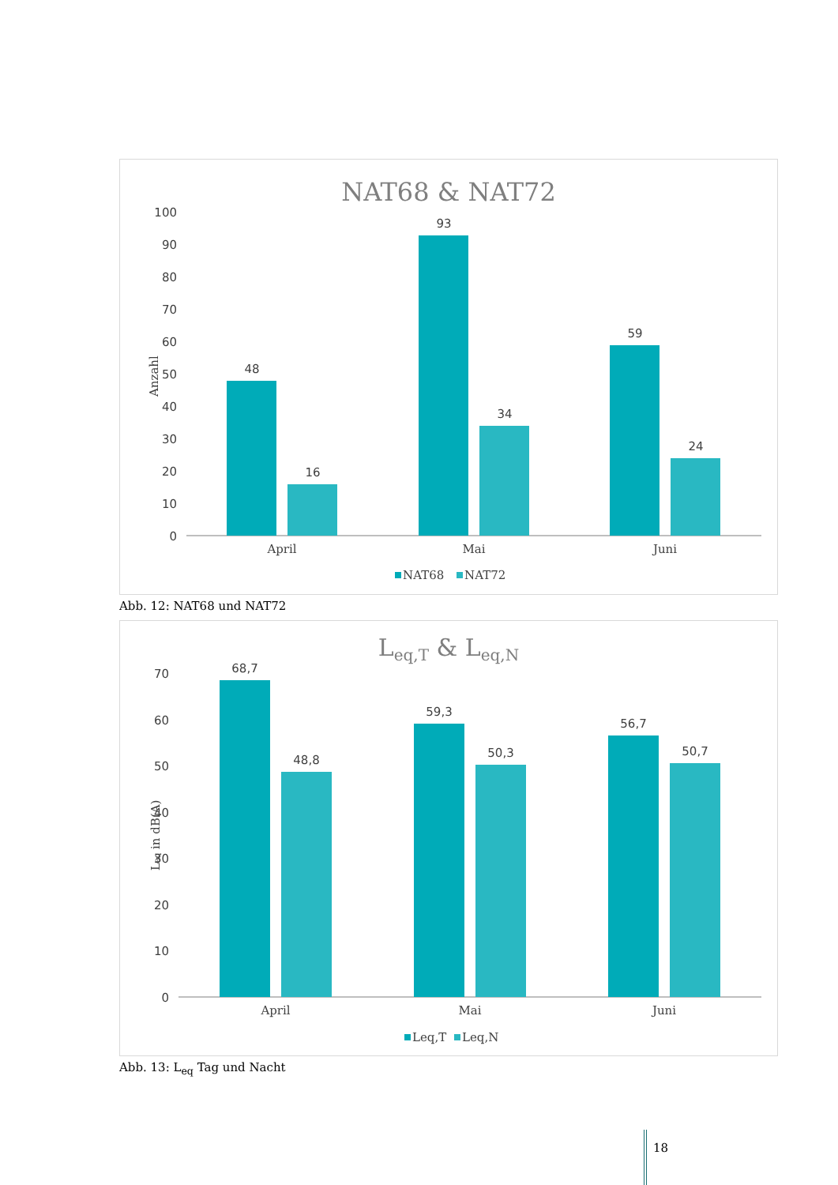NAT68 & NAT72
100
90
80
70
60
50
40
30
20
10
0
Anzahl
48
16
93
34
59
24
April
Mai
Juni
NAT68
NAT72
Abb. 12: NAT68 und NAT72
Leq,T & Leq,N
70
60
50
40
30
20
10
0
Leq in dB(A)
68,7
48,8
59,3
50,3
56,7
50,7
April
Mai
Juni
Leq,T
Leq,N
Abb. 13: L<sub>eq</sub> Tag und Nacht
18